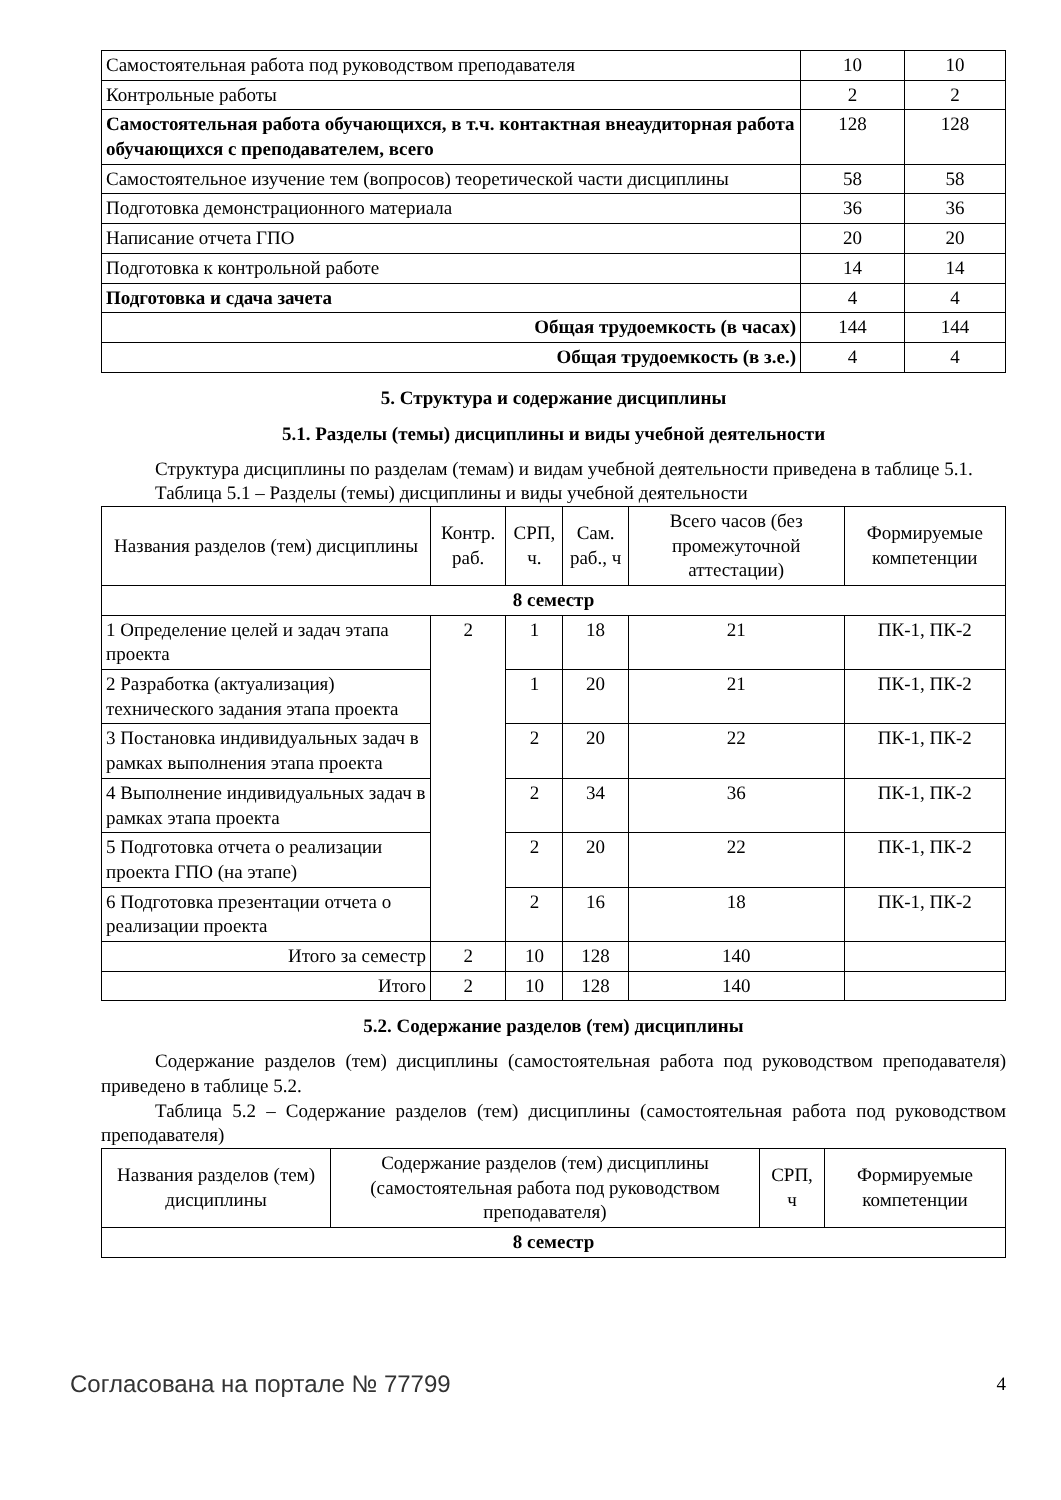| Самостоятельная работа под руководством преподавателя | 10 | 10 |
| Контрольные работы | 2 | 2 |
| Самостоятельная работа обучающихся, в т.ч. контактная внеаудиторная работа обучающихся с преподавателем, всего | 128 | 128 |
| Самостоятельное изучение тем (вопросов) теоретической части дисциплины | 58 | 58 |
| Подготовка демонстрационного материала | 36 | 36 |
| Написание отчета ГПО | 20 | 20 |
| Подготовка к контрольной работе | 14 | 14 |
| Подготовка и сдача зачета | 4 | 4 |
| Общая трудоемкость (в часах) | 144 | 144 |
| Общая трудоемкость (в з.е.) | 4 | 4 |
5. Структура и содержание дисциплины
5.1. Разделы (темы) дисциплины и виды учебной деятельности
Структура дисциплины по разделам (темам) и видам учебной деятельности приведена в таблице 5.1.
Таблица 5.1 – Разделы (темы) дисциплины и виды учебной деятельности
| Названия разделов (тем) дисциплины | Контр. раб. | СРП, ч. | Сам. раб., ч | Всего часов (без промежуточной аттестации) | Формируемые компетенции |
| --- | --- | --- | --- | --- | --- |
| 8 семестр | | | | | |
| 1 Определение целей и задач этапа проекта | 2 | 1 | 18 | 21 | ПК-1, ПК-2 |
| 2 Разработка (актуализация) технического задания этапа проекта | | 1 | 20 | 21 | ПК-1, ПК-2 |
| 3 Постановка индивидуальных задач в рамках выполнения этапа проекта | | 2 | 20 | 22 | ПК-1, ПК-2 |
| 4 Выполнение индивидуальных задач в рамках этапа проекта | | 2 | 34 | 36 | ПК-1, ПК-2 |
| 5 Подготовка отчета о реализации проекта ГПО (на этапе) | | 2 | 20 | 22 | ПК-1, ПК-2 |
| 6 Подготовка презентации отчета о реализации проекта | | 2 | 16 | 18 | ПК-1, ПК-2 |
| Итого за семестр | 2 | 10 | 128 | 140 | |
| Итого | 2 | 10 | 128 | 140 | |
5.2. Содержание разделов (тем) дисциплины
Содержание разделов (тем) дисциплины (самостоятельная работа под руководством преподавателя) приведено в таблице 5.2.
Таблица 5.2 – Содержание разделов (тем) дисциплины (самостоятельная работа под руководством преподавателя)
| Названия разделов (тем) дисциплины | Содержание разделов (тем) дисциплины (самостоятельная работа под руководством преподавателя) | СРП, ч | Формируемые компетенции |
| --- | --- | --- | --- |
| 8 семестр | | | |
Согласована на портале № 77799 4